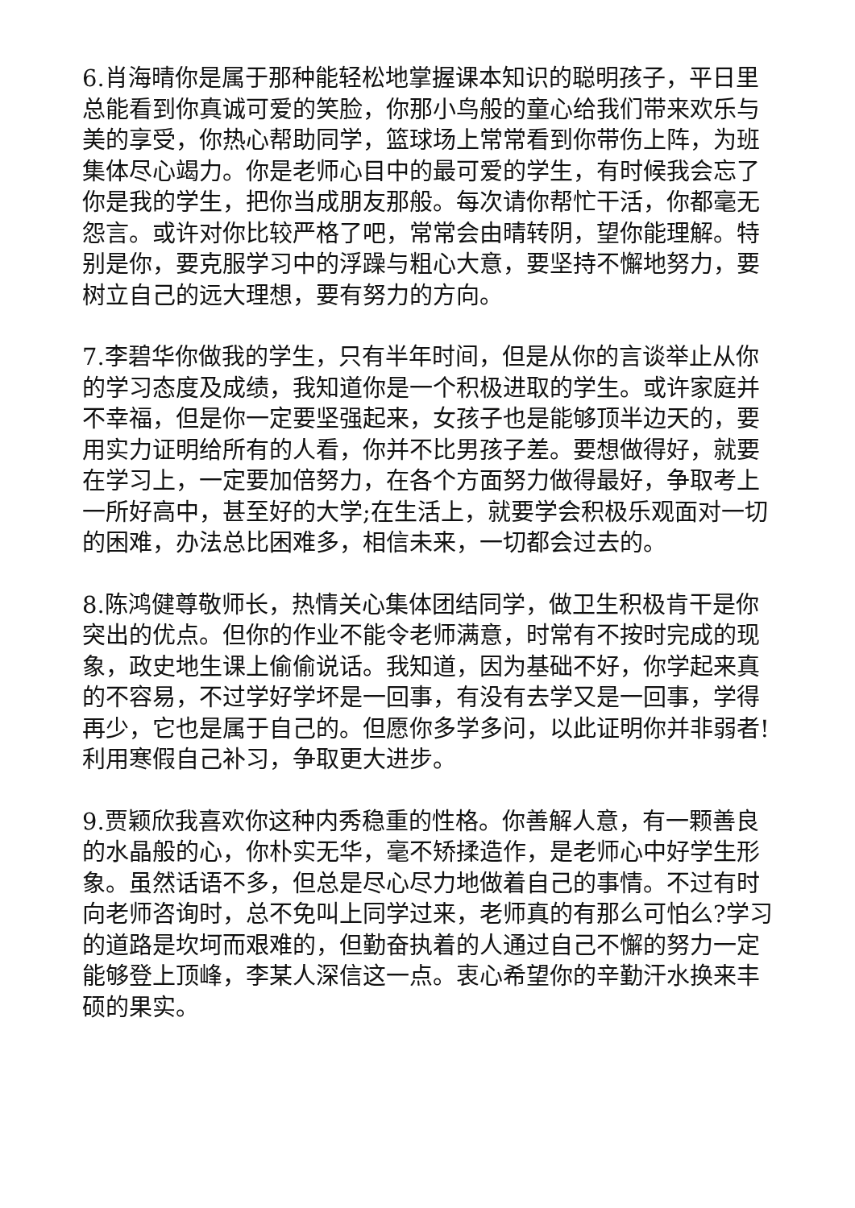6.肖海晴你是属于那种能轻松地掌握课本知识的聪明孩子，平日里总能看到你真诚可爱的笑脸，你那小鸟般的童心给我们带来欢乐与美的享受，你热心帮助同学，篮球场上常常看到你带伤上阵，为班集体尽心竭力。你是老师心目中的最可爱的学生，有时候我会忘了你是我的学生，把你当成朋友那般。每次请你帮忙干活，你都毫无怨言。或许对你比较严格了吧，常常会由晴转阴，望你能理解。特别是你，要克服学习中的浮躁与粗心大意，要坚持不懈地努力，要树立自己的远大理想，要有努力的方向。
7.李碧华你做我的学生，只有半年时间，但是从你的言谈举止从你的学习态度及成绩，我知道你是一个积极进取的学生。或许家庭并不幸福，但是你一定要坚强起来，女孩子也是能够顶半边天的，要用实力证明给所有的人看，你并不比男孩子差。要想做得好，就要在学习上，一定要加倍努力，在各个方面努力做得最好，争取考上一所好高中，甚至好的大学;在生活上，就要学会积极乐观面对一切的困难，办法总比困难多，相信未来，一切都会过去的。
8.陈鸿健尊敬师长，热情关心集体团结同学，做卫生积极肯干是你突出的优点。但你的作业不能令老师满意，时常有不按时完成的现象，政史地生课上偷偷说话。我知道，因为基础不好，你学起来真的不容易，不过学好学坏是一回事，有没有去学又是一回事，学得再少，它也是属于自己的。但愿你多学多问，以此证明你并非弱者!利用寒假自己补习，争取更大进步。
9.贾颖欣我喜欢你这种内秀稳重的性格。你善解人意，有一颗善良的水晶般的心，你朴实无华，毫不矫揉造作，是老师心中好学生形象。虽然话语不多，但总是尽心尽力地做着自己的事情。不过有时向老师咨询时，总不免叫上同学过来，老师真的有那么可怕么?学习的道路是坎坷而艰难的，但勤奋执着的人通过自己不懈的努力一定能够登上顶峰，李某人深信这一点。衷心希望你的辛勤汗水换来丰硕的果实。